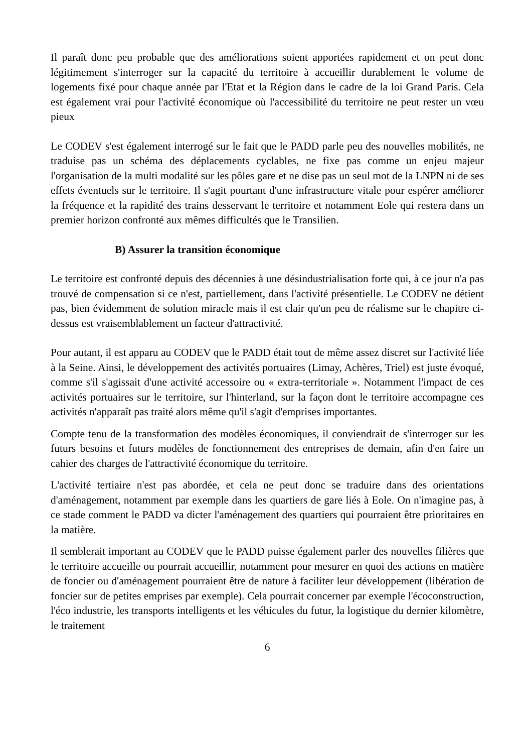Il paraît donc peu probable que des améliorations soient apportées rapidement et on peut donc légitimement s'interroger sur la capacité du territoire à accueillir durablement le volume de logements fixé pour chaque année par l'Etat et la Région dans le cadre de la loi Grand Paris. Cela est également vrai pour l'activité économique où l'accessibilité du territoire ne peut rester un vœu pieux
Le CODEV s'est également interrogé sur le fait que le PADD parle peu des nouvelles mobilités, ne traduise pas un schéma des déplacements cyclables, ne fixe pas comme un enjeu majeur l'organisation de la multi modalité sur les pôles gare et ne dise pas un seul mot de la LNPN ni de ses effets éventuels sur le territoire. Il s'agit pourtant d'une infrastructure vitale pour espérer améliorer la fréquence et la rapidité des trains desservant le territoire et notamment Eole qui restera dans un premier horizon confronté aux mêmes difficultés que le Transilien.
B) Assurer la transition économique
Le territoire est confronté depuis des décennies à une désindustrialisation forte qui, à ce jour n'a pas trouvé de compensation si ce n'est, partiellement, dans l'activité présentielle. Le CODEV ne détient pas, bien évidemment de solution miracle mais il est clair qu'un peu de réalisme sur le chapitre ci-dessus est vraisemblablement un facteur d'attractivité.
Pour autant, il est apparu au CODEV que le PADD était tout de même assez discret sur l'activité liée à la Seine. Ainsi, le développement des activités portuaires (Limay, Achères, Triel) est juste évoqué, comme s'il s'agissait d'une activité accessoire ou « extra-territoriale ». Notamment l'impact de ces activités portuaires sur le territoire, sur l'hinterland, sur la façon dont le territoire accompagne ces activités n'apparaît pas traité alors même qu'il s'agit d'emprises importantes.
Compte tenu de la transformation des modèles économiques, il conviendrait de s'interroger sur les futurs besoins et futurs modèles de fonctionnement des entreprises de demain, afin d'en faire un cahier des charges de l'attractivité économique du territoire.
L'activité tertiaire n'est pas abordée, et cela ne peut donc se traduire dans des orientations d'aménagement, notamment par exemple dans les quartiers de gare liés à Eole. On n'imagine pas, à ce stade comment le PADD va dicter l'aménagement des quartiers qui pourraient être prioritaires en la matière.
Il semblerait important au CODEV que le PADD puisse également parler des nouvelles filières que le territoire accueille ou pourrait accueillir, notamment pour mesurer en quoi des actions en matière de foncier ou d'aménagement pourraient être de nature à faciliter leur développement (libération de foncier sur de petites emprises par exemple). Cela pourrait concerner par exemple l'écoconstruction, l'éco industrie, les transports intelligents et les véhicules du futur, la logistique du dernier kilomètre, le traitement
6